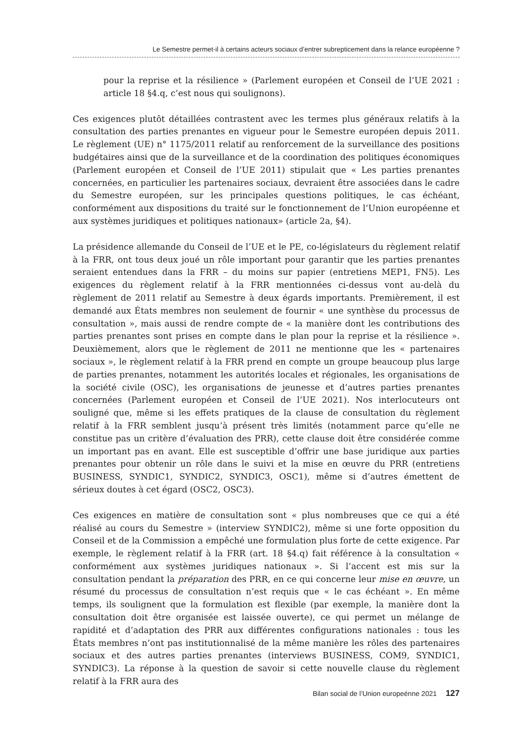Le Semestre permet-il à certains acteurs sociaux d’entrer subrepticement dans la relance européenne ?
pour la reprise et la résilience » (Parlement européen et Conseil de l’UE 2021 : article 18 §4.q, c’est nous qui soulignons).
Ces exigences plutôt détaillées contrastent avec les termes plus généraux relatifs à la consultation des parties prenantes en vigueur pour le Semestre européen depuis 2011. Le règlement (UE) n° 1175/2011 relatif au renforcement de la surveillance des positions budgétaires ainsi que de la surveillance et de la coordination des politiques économiques (Parlement européen et Conseil de l’UE 2011) stipulait que « Les parties prenantes concernées, en particulier les partenaires sociaux, devraient être associées dans le cadre du Semestre européen, sur les principales questions politiques, le cas échéant, conformément aux dispositions du traité sur le fonctionnement de l’Union européenne et aux systèmes juridiques et politiques nationaux» (article 2a, §4).
La présidence allemande du Conseil de l’UE et le PE, co-législateurs du règlement relatif à la FRR, ont tous deux joué un rôle important pour garantir que les parties prenantes seraient entendues dans la FRR – du moins sur papier (entretiens MEP1, FN5). Les exigences du règlement relatif à la FRR mentionnées ci-dessus vont au-delà du règlement de 2011 relatif au Semestre à deux égards importants. Premièrement, il est demandé aux États membres non seulement de fournir « une synthèse du processus de consultation », mais aussi de rendre compte de « la manière dont les contributions des parties prenantes sont prises en compte dans le plan pour la reprise et la résilience ». Deuxièmement, alors que le règlement de 2011 ne mentionne que les « partenaires sociaux », le règlement relatif à la FRR prend en compte un groupe beaucoup plus large de parties prenantes, notamment les autorités locales et régionales, les organisations de la société civile (OSC), les organisations de jeunesse et d’autres parties prenantes concernées (Parlement européen et Conseil de l’UE 2021). Nos interlocuteurs ont souligné que, même si les effets pratiques de la clause de consultation du règlement relatif à la FRR semblent jusqu’à présent très limités (notamment parce qu’elle ne constitue pas un critère d’évaluation des PRR), cette clause doit être considérée comme un important pas en avant. Elle est susceptible d’offrir une base juridique aux parties prenantes pour obtenir un rôle dans le suivi et la mise en œuvre du PRR (entretiens BUSINESS, SYNDIC1, SYNDIC2, SYNDIC3, OSC1), même si d’autres émettent de sérieux doutes à cet égard (OSC2, OSC3).
Ces exigences en matière de consultation sont « plus nombreuses que ce qui a été réalisé au cours du Semestre » (interview SYNDIC2), même si une forte opposition du Conseil et de la Commission a empêché une formulation plus forte de cette exigence. Par exemple, le règlement relatif à la FRR (art. 18 §4.q) fait référence à la consultation « conformément aux systèmes juridiques nationaux ». Si l’accent est mis sur la consultation pendant la préparation des PRR, en ce qui concerne leur mise en œuvre, un résumé du processus de consultation n’est requis que « le cas échéant ». En même temps, ils soulignent que la formulation est flexible (par exemple, la manière dont la consultation doit être organisée est laissée ouverte), ce qui permet un mélange de rapidité et d’adaptation des PRR aux différentes configurations nationales : tous les États membres n’ont pas institutionnalisé de la même manière les rôles des partenaires sociaux et des autres parties prenantes (interviews BUSINESS, COM9, SYNDIC1, SYNDIC3). La réponse à la question de savoir si cette nouvelle clause du règlement relatif à la FRR aura des
Bilan social de l’Union europeénne 2021 127